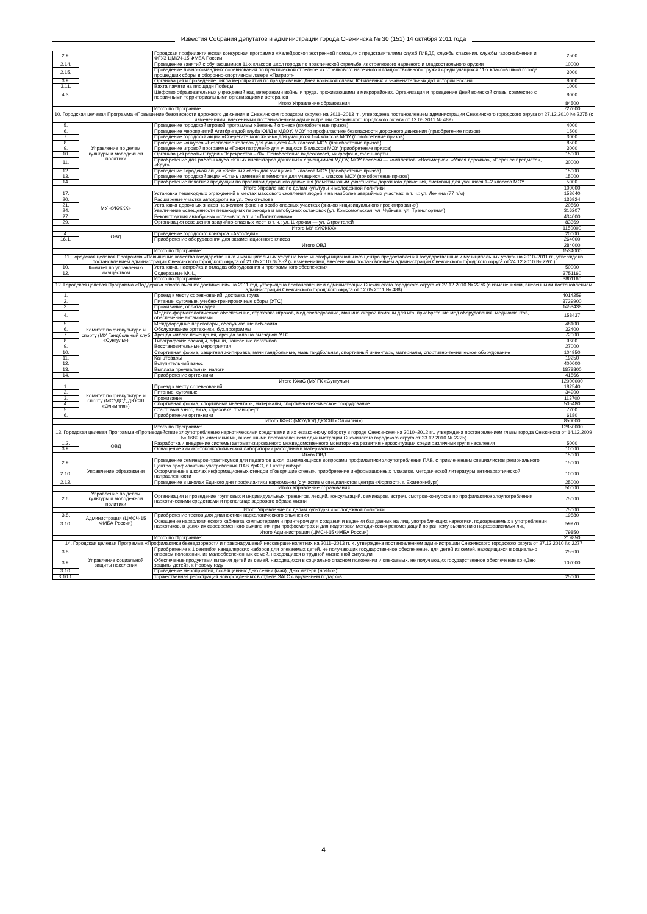Известия Собрания депутатов и администрации города Снежинска № 30 (151) 14 октября 2011 года
| 2.9. | | Городская профилактическая конкурсная программа «Калейдоскоп экстренной помощи» с представителями служб ГИБДД, службы спасения, службы газоснабжения и ФГУЗ ЦМСЧ-15 ФМБА России | 2500 |
| 2.14. | | Проведение занятий с обучающимися 11-х классов школ города по практической стрельбе из стрелкового нарезного и гладкоствольного оружия | 10000 |
| 2.15. | | Проведение лично-командных соревнований по практической стрельбе из стрелкового нарезного и гладкоствольного оружия среди учащихся 11-х классов школ города, прошедших сборы в оборонно-спортивном лагере «Патриот» | 3000 |
| 3.9. | | Организация и проведение цикла мероприятий по празднованию Дней воинской славы; Юбилейных и знаменательных дат истории России | 8000 |
| 3.11. | | Вахта памяти на площади Победы | 1000 |
| 4.3. | | Шефство образовательных учреждений над ветеранами войны и труда, проживающими в микрорайонах. Организация и проведение Дней воинской славы совместно с первичными территориальными организациями ветеранов | 8000 |
| | Итого Управление образования | | 84500 |
| | | Итого по Программе | 722600 |
| 10. Городская целевая Программа «Повышение безопасности дорожного движения в Снежинском городском округе» на 2011–2013 гг., утверждена постановлением администрации Снежинского городского округа от 27.12.2010 № 2275 (с изменениями, внесенными постановлением администрации Снежинского городского округа от 12.05.2011 № 489) | | | |
| 5. | Управление по делам культуры и молодежной политики | Проведение городской игровой программы «Зеленый огонек» (приобретение призов) | 4000 |
| 6. | | Проведение мероприятий Агитбригадой клуба ЮИД в МДОУ, МОУ по профилактике безопасности дорожного движения (приобретение призов) | 1500 |
| 7. | | Проведение городской акции «Сберегите мою жизнь» для учащихся 1–4 классов МОУ (приобретение призов) | 3000 |
| 8. | | Проведение конкурса «Безопасное колесо» для учащихся 4–5 классов МОУ (приобретение призов) | 8500 |
| 9. | | Проведение игровой программы «Гонки патрулей» для учащихся 5 классов МОУ (приобретение призов) | 3000 |
| 10. | | Организация работы Студии «Перекресток –70». Приобретение видеокассет, микрофона, флеш-карты | 15000 |
| 11. | | Приобретение для работы клуба «Юных инспекторов движения» с учащимися МДОУ, МОУ пособий — комплектов: «Восьмерка», «Узкая дорожка», «Перенос предмета», «Круг» | 30000 |
| 12. | | Проведение Городской акции «Зеленый свет» для учащихся 1 классов МОУ (приобретение призов) | 15000 |
| 13. | | Проведение городской акции «Стань заметней в темноте» для учащихся 1 классов МОУ (приобретение призов) | 15000 |
| 14. | | Приобретение печатной продукции по правилам дорожного движения (памятки юным участникам дорожного движения, листовки) для учащихся 1–2 классов МОУ | 5000 |
| | Итого Управление по делам культуры и молодежной политики | | 100000 |
| 17. | МУ «УКЖКХ» | Установка пешеходных ограждений в местах массового скопления людей и на наиболее аварийных участках, в т. ч.: ул. Ленина (77 п/м) | 158640 |
| 20. | | Расширение участка автодороги на ул. Феоктистова | 136924 |
| 21. | | Установка дорожных знаков на желтом фоне на особо опасных участках (знаков индивидуального проектирования) | 20860 |
| 24. | | Увеличение освещенности пешеходных переходов и автобусных остановок (ул. Комсомольская, ул. Чуйкова, ул. Транспортная) | 316207 |
| 27. | | Реконструкция автобусных остановок, в т. ч.: «Поликлиника» | 434000 |
| 29. | | Организация освещения аварийно-опасных мест, в т. ч.: ул. Широкая — ул. Строителей | 83369 |
| | Итого МУ «УКЖКХ» | | 1150000 |
| 4. | ОВД | Проведение городского конкурса «АвтоЛеди» | 20000 |
| 16.1. | | Приобретение оборудования для экзаменационного класса | 264000 |
| | Итого ОВД | | 284000 |
| | | Итого по Программе: | 1534000 |
| 11. Городская целевая Программа «Повышение качества государственных и муниципальных услуг на базе многофункционального центра предоставления государственных и муниципальных услуг» на 2010–2011 гг., утверждена постановлением администрации Снежинского городского округа от 21.05.2010 № 852 (с изменениями, внесенными постановлением администрации Снежинского городского округа от 24.12.2010 № 2261) | | | |
| 10. | Комитет по управлению имуществом | Установка, настройка и отладка оборудования и программного обеспечения | 50000 |
| 12. | | Содержание МФЦ | 3751160 |
| | | Итого по Программе: | 3801160 |
| 12. Городская целевая Программа «Поддержка спорта высших достижений» на 2011 год, утверждена постановлением администрации Снежинского городского округа от 27.12.2010 № 2276 (с изменениями, внесенными постановлением администрации Снежинского городского округа от 12.05.2011 № 488) | | | |
| 1. | Комитет по физкультуре и спорту (МУ Гандбольный клуб «Сунгуль») | Проезд к месту соревнований, доставка груза | 4014259 |
| 2. | | Питание, суточные, учебно-тренировочные сборы (УТС) | 3739900 |
| 3. | | Проживание, оплата судей | 1453438 |
| 4. | | Медико-фармакологическое обеспечение, страховка игроков, мед.обследование, машина скорой помощи для игр, приобретение мед.оборудования, медикаментов, обеспечение витаминами | 158437 |
| 5. | | Междугородние переговоры, обслуживание веб-сайта | 48100 |
| 6. | | Обслуживание оргтехники, бух.программы | 32400 |
| 7. | | Аренда жилого помещения, аренда зала на выездном УТС | 72000 |
| 8. | | Типографские расходы, афиши, нанесение логотипов | 9600 |
| 9. | | Восстановительные мероприятия | 27000 |
| 10. | | Спортивная форма, защитная экипировка, мячи гандбольные, мазь гандбольная, спортивный инвентарь, материалы, спортивно-техническое оборудование | 104950 |
| 11. | | Канцтовары | 19250 |
| 12. | | Вступительный взнос | 400000 |
| 13. | | Выплата премиальных, налоги | 1878800 |
| 14. | | Приобретение оргтехники | 41866 |
| | Итого КФиС (МУ ГК «Сунгуль») | | 12000000 |
| 1. | Комитет по физкультуре и спорту (МОУДОД ДЮСШ «Олимпия») | Проезд к месту соревнований | 182540 |
| 2. | | Питание, суточные | 34900 |
| 3. | | Проживание | 113700 |
| 4. | | Спортивная форма, спортивный инвентарь, материалы, спортивно-техническое оборудование | 505480 |
| 5. | | Стартовый взнос, виза, страховка, трансферт | 7200 |
| 6. | | Приобретение оргтехники | 6180 |
| | Итого КФиС (МОУДОД ДЮСШ «Олимпия») | | 850000 |
| | | Итого по Программе: | 12850000 |
| 13. Городская целевая Программа «Противодействие злоупотреблению наркотическими средствами и их незаконному обороту в городе Снежинске» на 2010–2012 гг., утверждена постановлением главы города Снежинска от 14.12.2009 № 1689 (с изменениями, внесенными постановлением администрации Снежинского городского округа от 23.12.2010 № 2225) | | | |
| 1.2. | ОВД | Разработка и внедрение системы автоматизированного межведомственного мониторинга развития наркоситуации среди различных групп населения | 5000 |
| 3.9. | | Оснащение химико-токсикологической лаборатории расходными материалами | 10000 |
| | Итого ОВД | | 15000 |
| 2.9. | Управление образования | Проведение семинаров-практикумов для педагогов школ, занимающихся вопросами профилактики злоупотребления ПАВ, с привлечением специалистов регионального Центра профилактики употребления ПАВ УрФО, г. Екатеринбург | 15000 |
| 2.10. | | Оформление в школах информационных стендов «Говорящие стены», приобретение информационных плакатов, методической литературы антинаркотической направленности | 10000 |
| 2.12. | | Проведение в школах Единого дня профилактики наркомании (с участием специалистов центра «Форпост», г. Екатеринбург) | 25000 |
| | Итого Управление образования | | 50000 |
| 2.6. | Управление по делам культуры и молодежной политики | Организация и проведение групповых и индивидуальных тренингов, лекций, консультаций, семинаров, встреч, смотров-конкурсов по профилактике злоупотребления наркотическими средствами и пропаганде здорового образа жизни | 75000 |
| | Итого Управление по делам культуры и молодежной политики | | 75000 |
| 3.8. | Администрация (ЦМСЧ-15 ФМБА России) | Приобретение тестов для диагностики наркологического опьянения | 19880 |
| 3.10. | | Оснащение наркологического кабинета компьютерами и принтером для создания и ведения баз данных на лиц, употребляющих наркотики, подозреваемых в употреблении наркотиков, в целях их своевременного выявления при профосмотрах и для подготовки методических рекомендаций по раннему выявлению наркозависимых лиц | 59970 |
| | Итого Администрация (ЦМСЧ-15 ФМБА России) | | 79850 |
| | | Итого по Программе: | 219850 |
| 14. Городская целевая Программа «Профилактика безнадзорности и правонарушений несовершеннолетних на 2011–2013 гг. », утверждена постановлением администрации Снежинского городского округа от 27.12.2010 № 2277 | | | |
| 3.8. | Управление социальной защиты населения | Приобретение к 1 сентября канцелярских наборов для опекаемых детей, не получающих государственное обеспечение, для детей из семей, находящихся в социально опасном положении, из малообеспеченных семей, находящихся в трудной жизненной ситуации | 25500 |
| 3.9. | | Обеспечение продуктами питания детей из семей, находящихся в социально опасном положении и опекаемых, не получающих государственное обеспечение ко «Дню защиты детей», к Новому году | 102000 |
| 3.10. | | Проведение мероприятий, посвященных Дню семьи (май), Дню матери (ноябрь): | |
| 3.10.1. | | торжественная регистрация новорожденных в отделе ЗАГС с вручением подарков | 25000 |
4